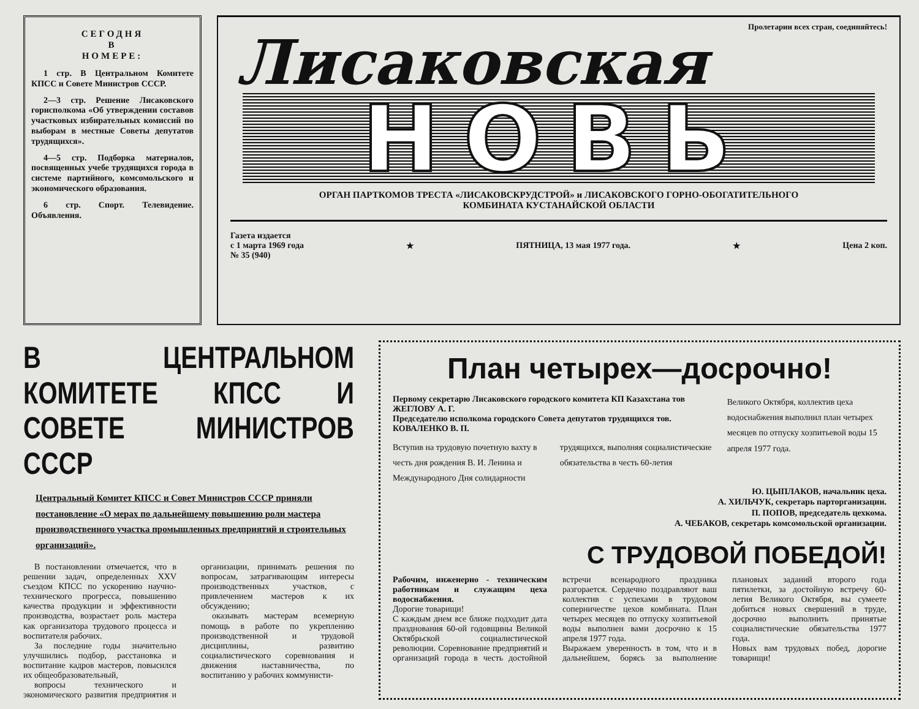СЕГОДНЯ
В
НОМЕРЕ:
1 стр. В Центральном Комитете КПСС и Совете Министров СССР.
2—3 стр. Решение Лисаковского горисполкома «Об утверждении составов участковых избирательных комиссий по выборам в местные Советы депутатов трудящихся».
4—5 стр. Подборка материалов, посвященных учебе трудящихся города в системе партийного, комсомольского и экономического образования.
6 стр. Спорт. Телевидение. Объявления.
Пролетарии всех стран, соединяйтесь!
Лисаковская
НОВЬ
ОРГАН ПАРТКОМОВ ТРЕСТА «ЛИСАКОВСКРУДСТРОЙ» и ЛИСАКОВСКОГО ГОРНО-ОБОГАТИТЕЛЬНОГО
КОМБИНАТА КУСТАНАЙСКОЙ ОБЛАСТИ
Газета издается
с 1 марта 1969 года
№ 35 (940)
★ ПЯТНИЦА, 13 мая 1977 года. ★ Цена 2 коп.
В ЦЕНТРАЛЬНОМ КОМИТЕТЕ КПСС И СОВЕТЕ МИНИСТРОВ СССР
Центральный Комитет КПСС и Совет Министров СССР приняли постановление «О мерах по дальнейшему повышению роли мастера производственного участка промышленных предприятий и строительных организаций».
В постановлении отмечается, что в решении задач, определенных XXV съездом КПСС по ускорению научно-технического прогресса, повышению качества продукции и эффективности производства, возрастает роль мастера как организатора трудового процесса и воспитателя рабочих.
За последние годы значительно улучшились подбор, расстановка и воспитание кадров мастеров, повысился их общеобразовательный,
вопросы технического и экономического развития предприятия и организации, принимать решения по вопросам, затрагивающим интересы производственных участков, с привлечением мастеров к их обсуждению;
оказывать мастерам всемерную помощь в работе по укреплению производственной и трудовой дисциплины, развитию социалистического соревнования и движения наставничества, по воспитанию у рабочих коммунисти-
План четырех—досрочно!
Первому секретарю Лисаковского городского комитета КП Казахстана тов ЖЕГЛОВУ А. Г.
Председателю исполкома городского Совета депутатов трудящихся тов. КОВАЛЕНКО В. П.
Вступив на трудовую почетную вахту в честь дня рождения В. И. Ленина и Международного Дня солидарности трудящихся, выполняя социалистические обязательства в честь 60-летия
Великого Октября, коллектив цеха водоснабжения выполнил план четырех месяцев по отпуску хозпитьевой воды 15 апреля 1977 года.
Ю. ЦЫПЛАКОВ, начальник цеха.
А. ХИЛЬЧУК, секретарь парторганизации.
П. ПОПОВ, председатель цехкома.
А. ЧЕБАКОВ, секретарь комсомольской организации.
С ТРУДОВОЙ ПОБЕДОЙ!
Рабочим, инженерно - техническим работникам и служащим цеха водоснабжения.
Дорогие товарищи!
С каждым днем все ближе подходит дата празднования 60-ой годовщины Великой Октябрьской социалистической революции. Соревнование предприятий и организаций города в честь достойной встречи всенародного праздника разгорается. Сердечно поздравляют ваш коллектив с успехами в трудовом соперничестве цехов комбината. План четырех месяцев по отпуску хозпитьевой воды выполнен вами досрочно к 15 апреля 1977 года.
Выражаем уверенность в том, что и в дальнейшем, борясь за выполнение плановых заданий второго года пятилетки, за достойную встречу 60-летия Великого Октября, вы сумеете добиться новых свершений в труде, досрочно выполнить принятые социалистические обязательства 1977 года.
Новых вам трудовых побед, дорогие товарищи!